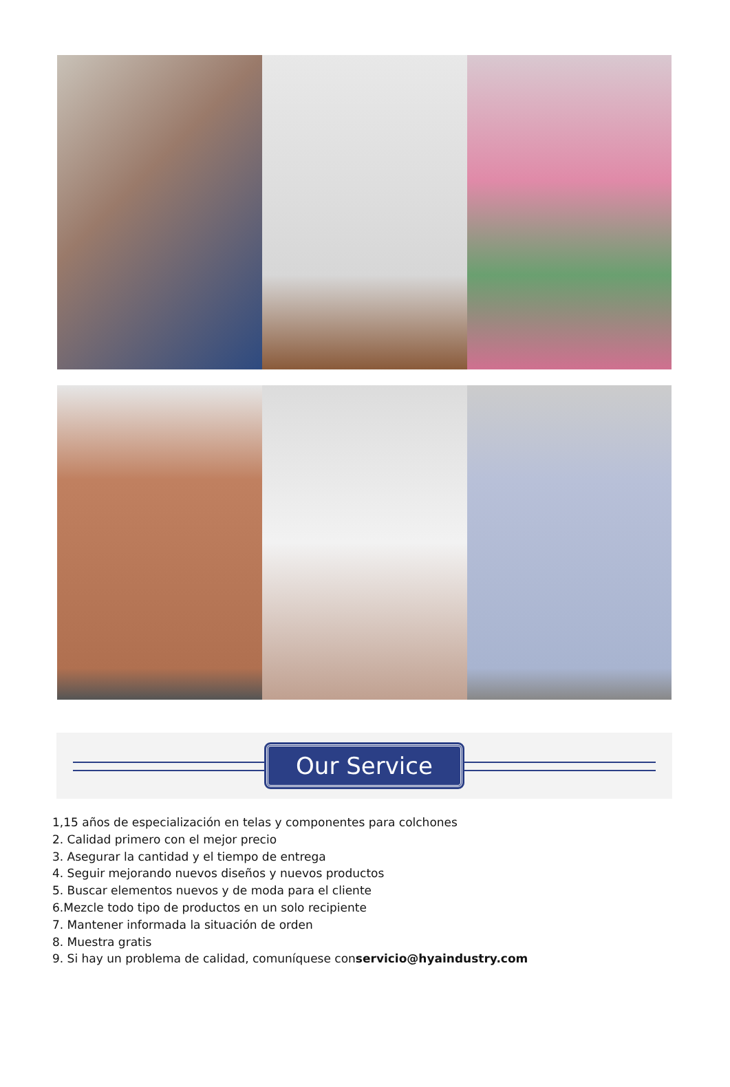Our Service
1,15 años de especialización en telas y componentes para colchones
2. Calidad primero con el mejor precio
3. Asegurar la cantidad y el tiempo de entrega
4. Seguir mejorando nuevos diseños y nuevos productos
5. Buscar elementos nuevos y de moda para el cliente
6.Mezcle todo tipo de productos en un solo recipiente
7. Mantener informada la situación de orden
8. Muestra gratis
9. Si hay un problema de calidad, comuníquese conservicio@hyaindustry.com